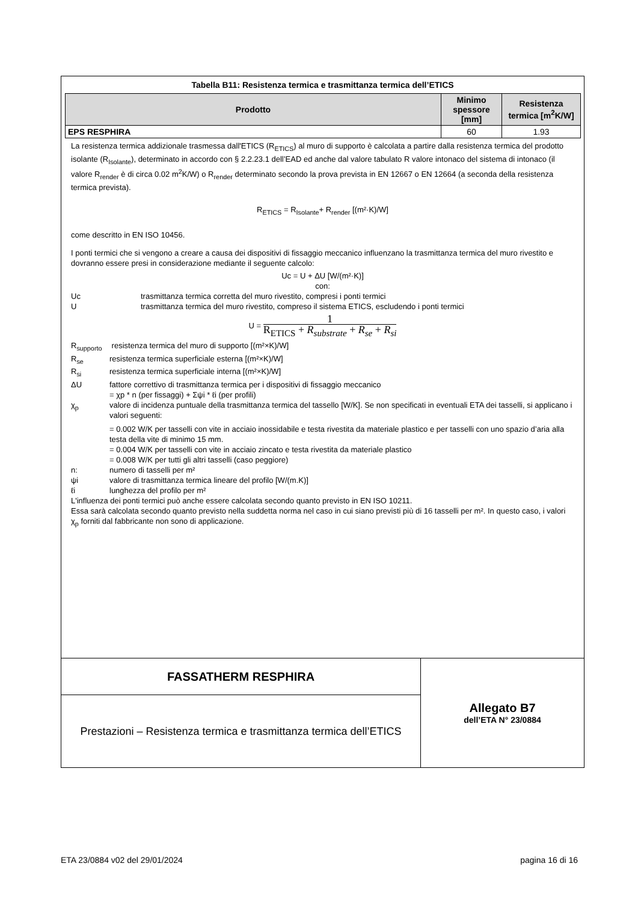Tabella B11: Resistenza termica e trasmittanza termica dell’ETICS
| Prodotto | Minimo spessore [mm] | Resistenza termica [m<sup>2</sup>K/W] |
| --- | --- | --- |
| EPS RESPHIRA | 60 | 1.93 |
La resistenza termica addizionale trasmessa dall'ETICS (R<sub>ETICS</sub>) al muro di supporto è calcolata a partire dalla resistenza termica del prodotto isolante (R<sub>Isolante</sub>), determinato in accordo con § 2.2.23.1 dell’EAD ed anche dal valore tabulato R valore intonaco del sistema di intonaco (il valore R<sub>render</sub> è di circa 0.02 m<sup>2</sup>K/W) o R<sub>render</sub> determinato secondo la prova prevista in EN 12667 o EN 12664 (a seconda della resistenza termica prevista).
R<sub>ETICS</sub> = R<sub>Isolante</sub>+ R<sub>render</sub> [(m²·K)/W]
come descritto in EN ISO 10456.
I ponti termici che si vengono a creare a causa dei dispositivi di fissaggio meccanico influenzano la trasmittanza termica del muro rivestito e dovranno essere presi in considerazione mediante il seguente calcolo:
Uc = U + ΔU [W/(m²·K)]
con:
Uc trasmittanza termica corretta del muro rivestito, compresi i ponti termici
Utrasmittanza termica del muro rivestito, compreso il sistema ETICS, escludendo i ponti termici
U =
1
R<sub>ETICS</sub> + R<sub>substrate</sub> + R<sub>se</sub> + R<sub>si</sub>
R<sub>supporto</sub> resistenza termica del muro di supporto [(m²×K)/W]
R<sub>se</sub> resistenza termica superficiale esterna [(m²×K)/W]
R<sub>si</sub> resistenza termica superficiale interna [(m²×K)/W]
ΔU fattore correttivo di trasmittanza termica per i dispositivi di fissaggio meccanico
= χp * n (per fissaggi) + Σψi * ℓi (per profili)
χ<sub>p</sub> valore di incidenza puntuale della trasmittanza termica del tassello [W/K]. Se non specificati in eventuali ETA dei tasselli, si applicano i valori seguenti:
= 0.002 W/K per tasselli con vite in acciaio inossidabile e testa rivestita da materiale plastico e per tasselli con uno spazio d’aria alla testa della vite di minimo 15 mm.
= 0.004 W/K per tasselli con vite in acciaio zincato e testa rivestita da materiale plastico
= 0.008 W/K per tutti gli altri tasselli (caso peggiore)
n: numero di tasselli per m²
ψi valore di trasmittanza termica lineare del profilo [W/(m.K)]
ℓi lunghezza del profilo per m²
L'influenza dei ponti termici può anche essere calcolata secondo quanto previsto in EN ISO 10211.
Essa sarà calcolata secondo quanto previsto nella suddetta norma nel caso in cui siano previsti più di 16 tasselli per m². In questo caso, i valori χ<sub>p</sub> forniti dal fabbricante non sono di applicazione.
FASSATHERM RESPHIRA
Prestazioni – Resistenza termica e trasmittanza termica dell’ETICS
Allegato B7
dell’ETA N° 23/0884
ETA 23/0884 v02 del 29/01/2024 pagina 16 di 16